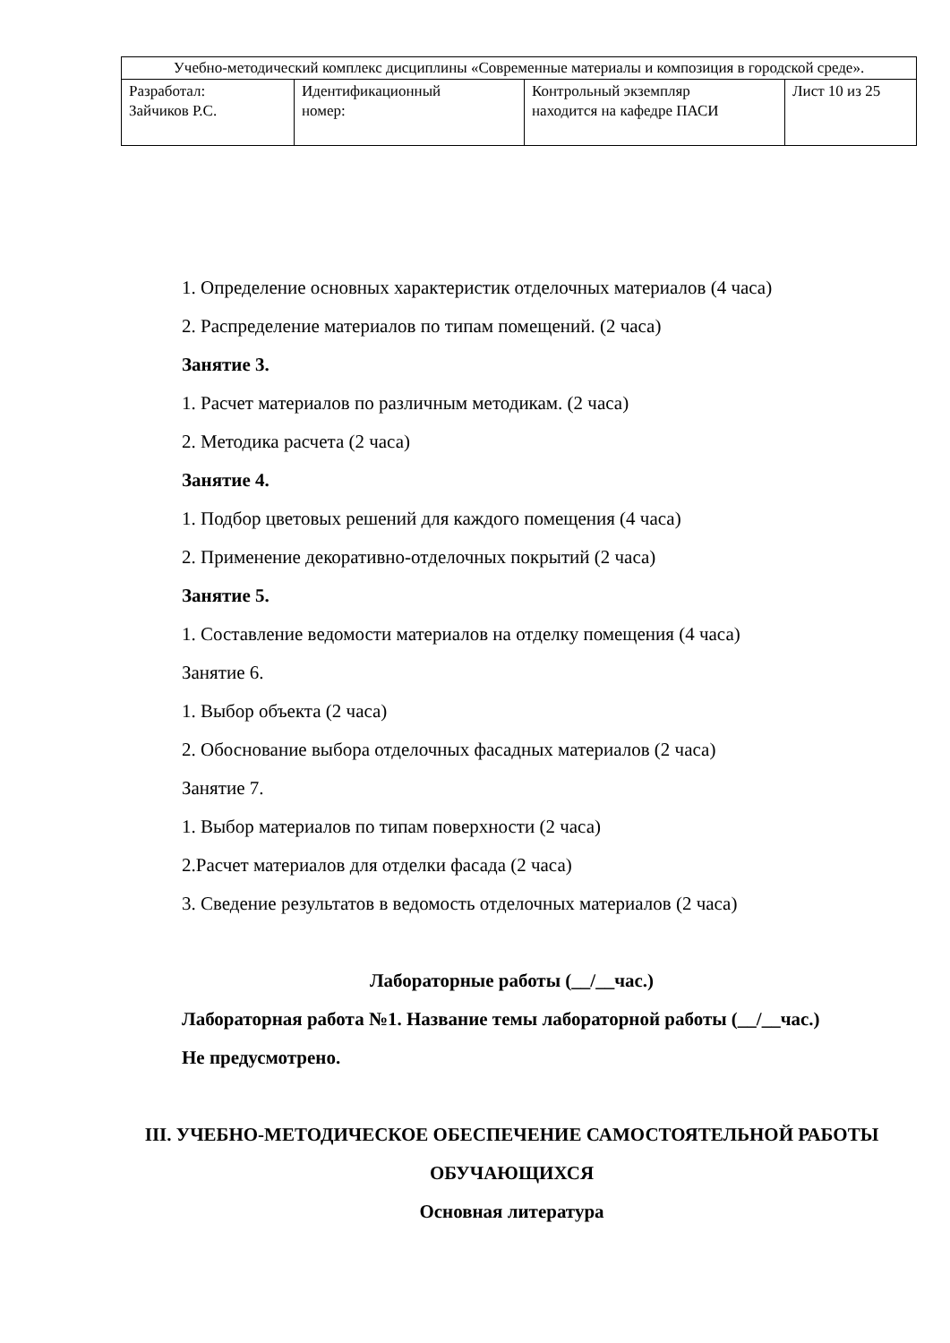| Учебно-методический комплекс дисциплины «Современные материалы и композиция в городской среде». | | | |
| Разработал: Зайчиков Р.С. | Идентификационный номер: | Контрольный экземпляр находится на кафедре ПАСИ | Лист 10 из 25 |
1. Определение основных характеристик отделочных материалов (4 часа)
2. Распределение материалов по типам помещений. (2 часа)
Занятие 3.
1. Расчет материалов по различным методикам. (2 часа)
2. Методика расчета (2 часа)
Занятие 4.
1. Подбор цветовых решений для каждого помещения (4 часа)
2. Применение декоративно-отделочных покрытий (2 часа)
Занятие 5.
1. Составление ведомости материалов на отделку помещения (4 часа)
Занятие 6.
1. Выбор объекта (2 часа)
2. Обоснование выбора отделочных фасадных материалов (2 часа)
Занятие 7.
1. Выбор материалов по типам поверхности (2 часа)
2.Расчет материалов для отделки фасада (2 часа)
3. Сведение результатов в ведомость отделочных материалов (2 часа)
Лабораторные работы (__/__час.)
Лабораторная работа №1. Название темы лабораторной работы (__/__час.)
Не предусмотрено.
III. УЧЕБНО-МЕТОДИЧЕСКОЕ ОБЕСПЕЧЕНИЕ САМОСТОЯТЕЛЬНОЙ РАБОТЫ ОБУЧАЮЩИХСЯ
Основная литература